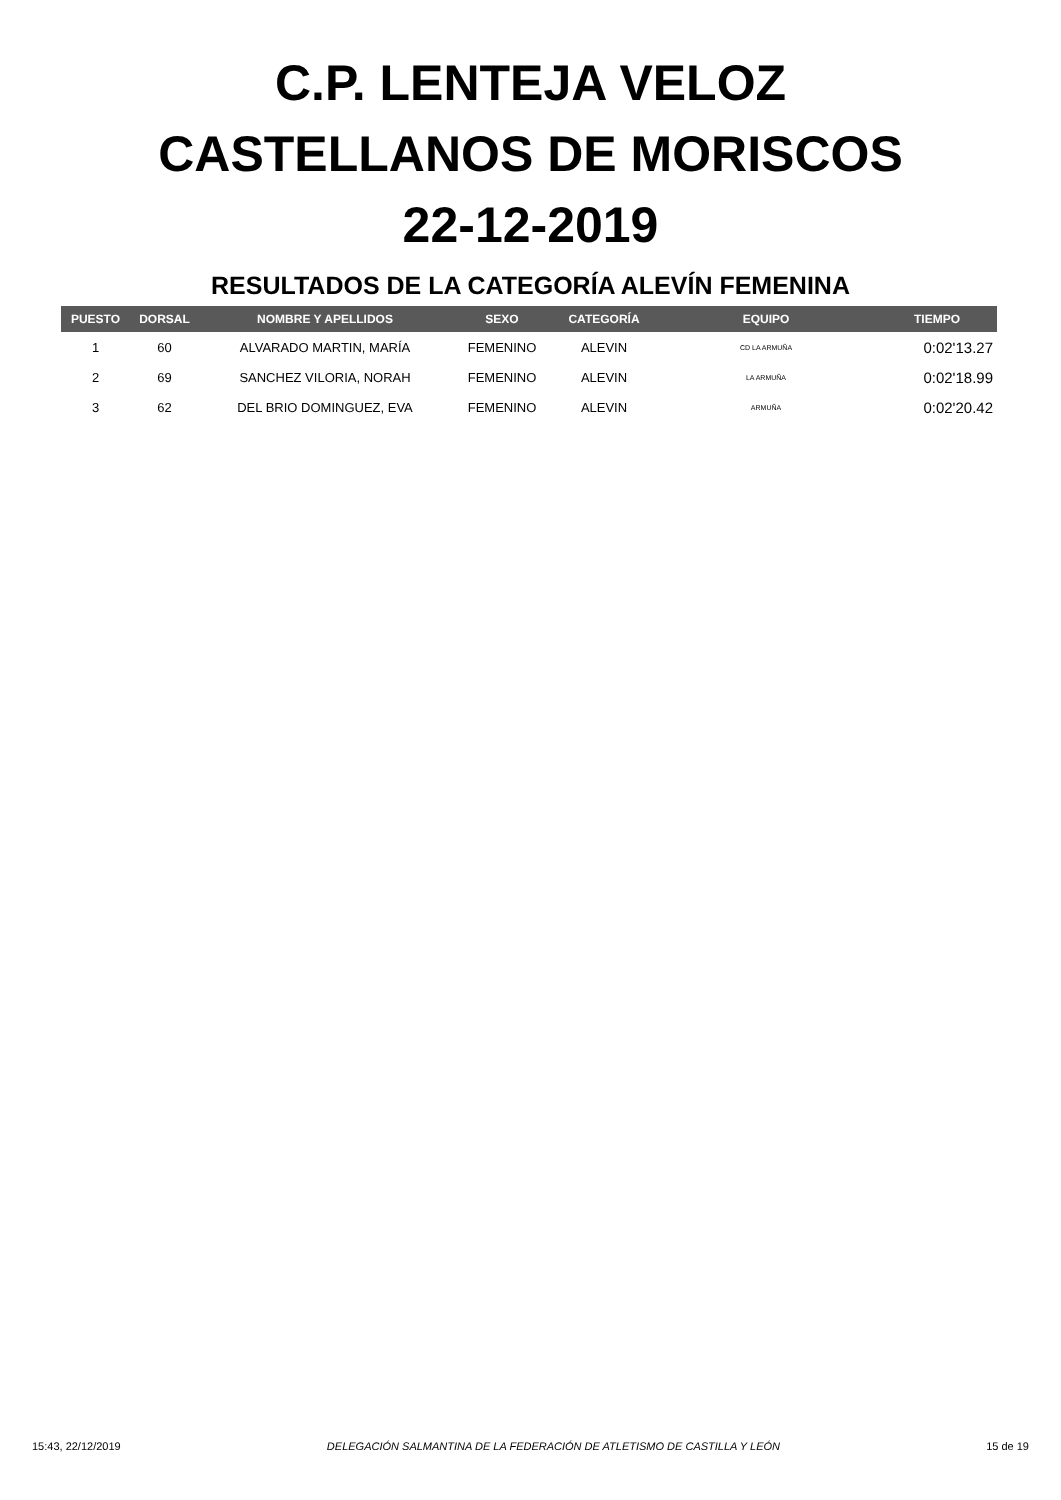C.P. LENTEJA VELOZ
CASTELLANOS DE MORISCOS
22-12-2019
RESULTADOS DE LA CATEGORÍA ALEVÍN FEMENINA
| PUESTO | DORSAL | NOMBRE Y APELLIDOS | SEXO | CATEGORÍA | EQUIPO | TIEMPO |
| --- | --- | --- | --- | --- | --- | --- |
| 1 | 60 | ALVARADO MARTIN, MARÍA | FEMENINO | ALEVIN | CD LA ARMUÑA | 0:02'13.27 |
| 2 | 69 | SANCHEZ VILORIA, NORAH | FEMENINO | ALEVIN | LA ARMUÑA | 0:02'18.99 |
| 3 | 62 | DEL BRIO DOMINGUEZ, EVA | FEMENINO | ALEVIN | ARMUÑA | 0:02'20.42 |
15:43, 22/12/2019 DELEGACIÓN SALMANTINA DE LA FEDERACIÓN DE ATLETISMO DE CASTILLA Y LEÓN 15 de 19